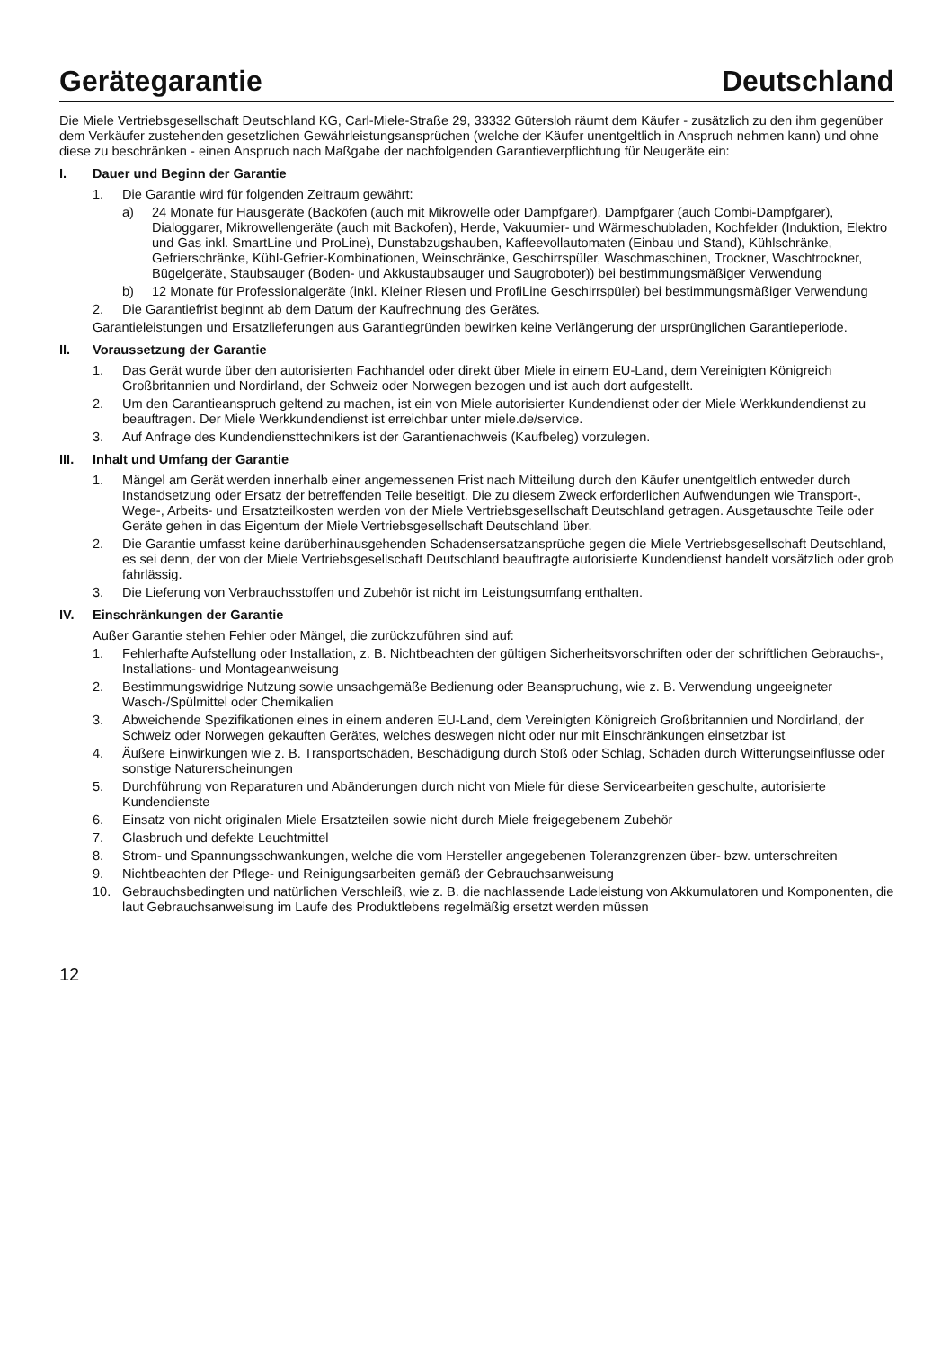Gerätegarantie Deutschland
Die Miele Vertriebsgesellschaft Deutschland KG, Carl-Miele-Straße 29, 33332 Gütersloh räumt dem Käufer - zusätzlich zu den ihm gegenüber dem Verkäufer zustehenden gesetzlichen Gewährleistungsansprüchen (welche der Käufer unentgeltlich in Anspruch nehmen kann) und ohne diese zu beschränken - einen Anspruch nach Maßgabe der nachfolgenden Garantieverpflichtung für Neugeräte ein:
I. Dauer und Beginn der Garantie
1. Die Garantie wird für folgenden Zeitraum gewährt:
a) 24 Monate für Hausgeräte (Backöfen (auch mit Mikrowelle oder Dampfgarer), Dampfgarer (auch Combi-Dampfgarer), Dialoggarer, Mikrowellengeräte (auch mit Backofen), Herde, Vakuumier- und Wärmeschubladen, Kochfelder (Induktion, Elektro und Gas inkl. SmartLine und ProLine), Dunstabzugshauben, Kaffeevollautomaten (Einbau und Stand), Kühlschränke, Gefrierschränke, Kühl-Gefrier-Kombinationen, Weinschränke, Geschirrspüler, Waschmaschinen, Trockner, Waschtrockner, Bügelgeräte, Staubsauger (Boden- und Akkustaubsauger und Saugroboter)) bei bestimmungsmäßiger Verwendung
b) 12 Monate für Professionalgeräte (inkl. Kleiner Riesen und ProfiLine Geschirrspüler) bei bestimmungsmäßiger Verwendung
2. Die Garantiefrist beginnt ab dem Datum der Kaufrechnung des Gerätes.
Garantieleistungen und Ersatzlieferungen aus Garantiegründen bewirken keine Verlängerung der ursprünglichen Garantieperiode.
II. Voraussetzung der Garantie
1. Das Gerät wurde über den autorisierten Fachhandel oder direkt über Miele in einem EU-Land, dem Vereinigten Königreich Großbritannien und Nordirland, der Schweiz oder Norwegen bezogen und ist auch dort aufgestellt.
2. Um den Garantieanspruch geltend zu machen, ist ein von Miele autorisierter Kundendienst oder der Miele Werkkundendienst zu beauftragen. Der Miele Werkkundendienst ist erreichbar unter miele.de/service.
3. Auf Anfrage des Kundendiensttechnikers ist der Garantienachweis (Kaufbeleg) vorzulegen.
III. Inhalt und Umfang der Garantie
1. Mängel am Gerät werden innerhalb einer angemessenen Frist nach Mitteilung durch den Käufer unentgeltlich entweder durch Instandsetzung oder Ersatz der betreffenden Teile beseitigt. Die zu diesem Zweck erforderlichen Aufwendungen wie Transport-, Wege-, Arbeits- und Ersatzteilkosten werden von der Miele Vertriebsgesellschaft Deutschland getragen. Ausgetauschte Teile oder Geräte gehen in das Eigentum der Miele Vertriebsgesellschaft Deutschland über.
2. Die Garantie umfasst keine darüberhinausgehenden Schadensersatzansprüche gegen die Miele Vertriebsgesellschaft Deutschland, es sei denn, der von der Miele Vertriebsgesellschaft Deutschland beauftragte autorisierte Kundendienst handelt vorsätzlich oder grob fahrlässig.
3. Die Lieferung von Verbrauchsstoffen und Zubehör ist nicht im Leistungsumfang enthalten.
IV. Einschränkungen der Garantie
Außer Garantie stehen Fehler oder Mängel, die zurückzuführen sind auf:
1. Fehlerhafte Aufstellung oder Installation, z. B. Nichtbeachten der gültigen Sicherheitsvorschriften oder der schriftlichen Gebrauchs-, Installations- und Montageanweisung
2. Bestimmungswidrige Nutzung sowie unsachgemäße Bedienung oder Beanspruchung, wie z. B. Verwendung ungeeigneter Wasch-/Spülmittel oder Chemikalien
3. Abweichende Spezifikationen eines in einem anderen EU-Land, dem Vereinigten Königreich Großbritannien und Nordirland, der Schweiz oder Norwegen gekauften Gerätes, welches deswegen nicht oder nur mit Einschränkungen einsetzbar ist
4. Äußere Einwirkungen wie z. B. Transportschäden, Beschädigung durch Stoß oder Schlag, Schäden durch Witterungseinflüsse oder sonstige Naturerscheinungen
5. Durchführung von Reparaturen und Abänderungen durch nicht von Miele für diese Servicearbeiten geschulte, autorisierte Kundendienste
6. Einsatz von nicht originalen Miele Ersatzteilen sowie nicht durch Miele freigegebenem Zubehör
7. Glasbruch und defekte Leuchtmittel
8. Strom- und Spannungsschwankungen, welche die vom Hersteller angegebenen Toleranzgrenzen über- bzw. unterschreiten
9. Nichtbeachten der Pflege- und Reinigungsarbeiten gemäß der Gebrauchsanweisung
10. Gebrauchsbedingten und natürlichen Verschleiß, wie z. B. die nachlassende Ladeleistung von Akkumulatoren und Komponenten, die laut Gebrauchsanweisung im Laufe des Produktlebens regelmäßig ersetzt werden müssen
12